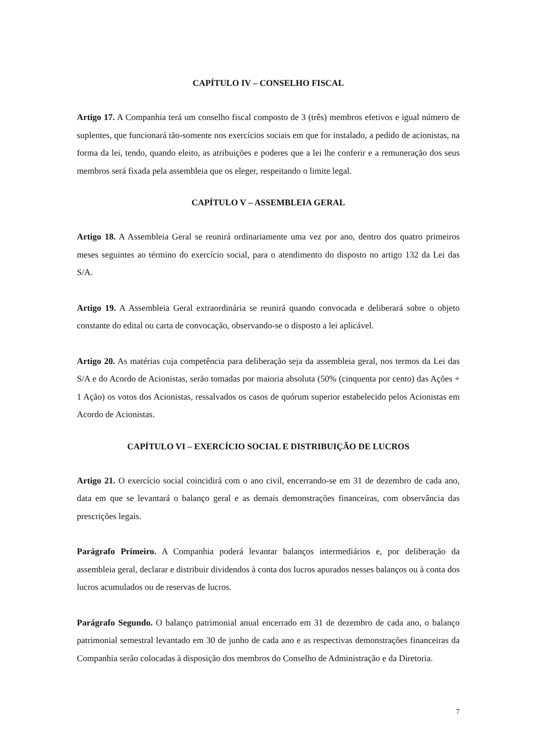CAPÍTULO IV – CONSELHO FISCAL
Artigo 17. A Companhia terá um conselho fiscal composto de 3 (três) membros efetivos e igual número de suplentes, que funcionará tão-somente nos exercícios sociais em que for instalado, a pedido de acionistas, na forma da lei, tendo, quando eleito, as atribuições e poderes que a lei lhe conferir e a remuneração dos seus membros será fixada pela assembleia que os eleger, respeitando o limite legal.
CAPÍTULO V – ASSEMBLEIA GERAL
Artigo 18. A Assembleia Geral se reunirá ordinariamente uma vez por ano, dentro dos quatro primeiros meses seguintes ao término do exercício social, para o atendimento do disposto no artigo 132 da Lei das S/A.
Artigo 19. A Assembleia Geral extraordinária se reunirá quando convocada e deliberará sobre o objeto constante do edital ou carta de convocação, observando-se o disposto a lei aplicável.
Artigo 20. As matérias cuja competência para deliberação seja da assembleia geral, nos termos da Lei das S/A e do Acordo de Acionistas, serão tomadas por maioria absoluta (50% (cinquenta por cento) das Ações + 1 Ação) os votos dos Acionistas, ressalvados os casos de quórum superior estabelecido pelos Acionistas em Acordo de Acionistas.
CAPÍTULO VI – EXERCÍCIO SOCIAL E DISTRIBUIÇÃO DE LUCROS
Artigo 21. O exercício social coincidirá com o ano civil, encerrando-se em 31 de dezembro de cada ano, data em que se levantará o balanço geral e as demais demonstrações financeiras, com observância das prescrições legais.
Parágrafo Primeiro. A Companhia poderá levantar balanços intermediários e, por deliberação da assembleia geral, declarar e distribuir dividendos à conta dos lucros apurados nesses balanços ou à conta dos lucros acumulados ou de reservas de lucros.
Parágrafo Segundo. O balanço patrimonial anual encerrado em 31 de dezembro de cada ano, o balanço patrimonial semestral levantado em 30 de junho de cada ano e as respectivas demonstrações financeiras da Companhia serão colocadas à disposição dos membros do Conselho de Administração e da Diretoria.
7